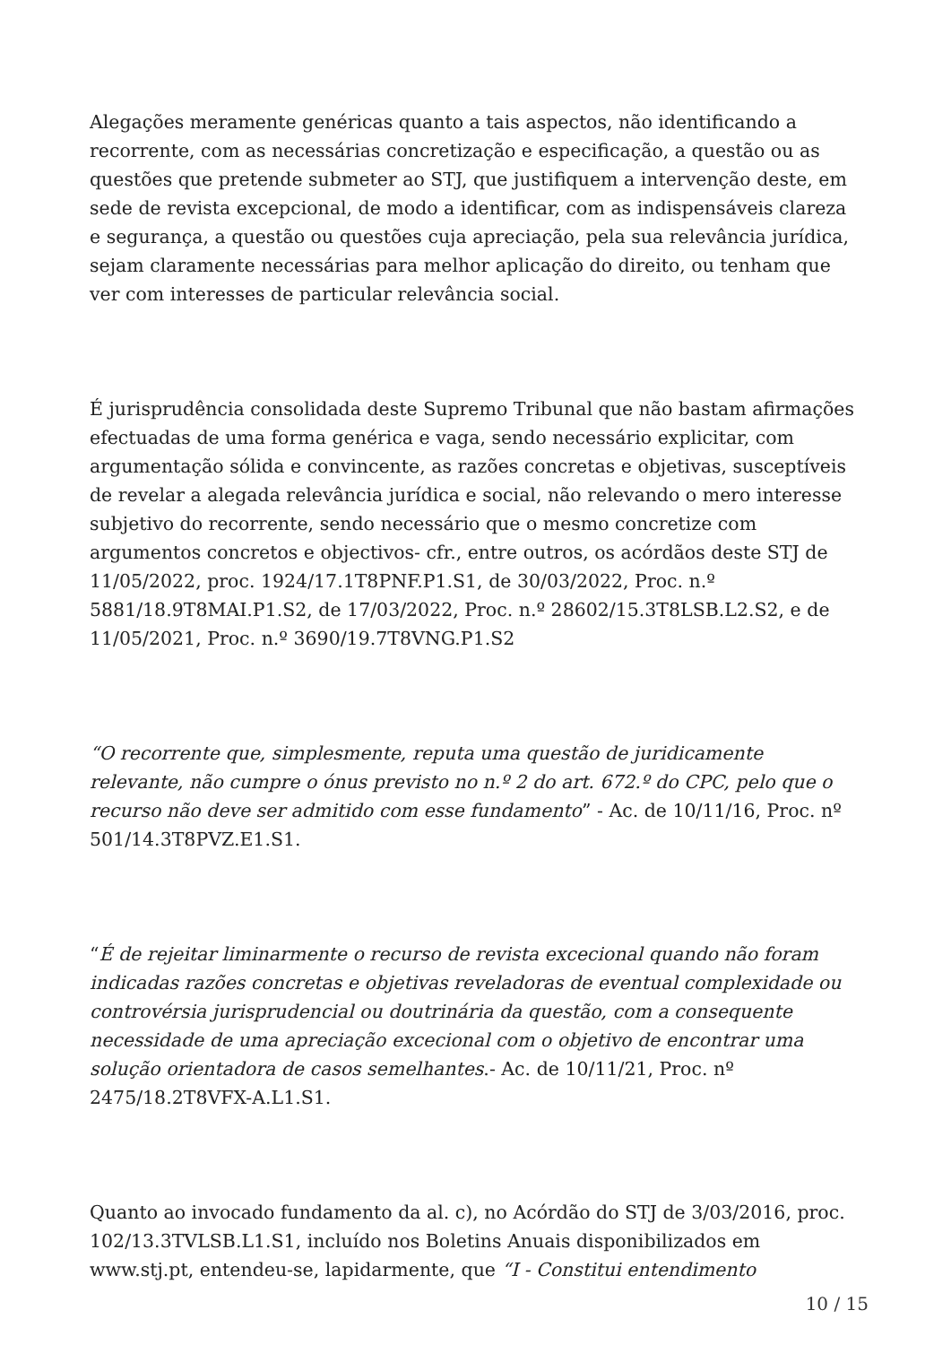Alegações meramente genéricas quanto a tais aspectos, não identificando a recorrente, com as necessárias concretização e especificação, a questão ou as questões que pretende submeter ao STJ, que justifiquem a intervenção deste, em sede de revista excepcional, de modo a identificar, com as indispensáveis clareza e segurança, a questão ou questões cuja apreciação, pela sua relevância jurídica, sejam claramente necessárias para melhor aplicação do direito, ou tenham que ver com interesses de particular relevância social.
É jurisprudência consolidada deste Supremo Tribunal que não bastam afirmações efectuadas de uma forma genérica e vaga, sendo necessário explicitar, com argumentação sólida e convincente, as razões concretas e objetivas, susceptíveis de revelar a alegada relevância jurídica e social, não relevando o mero interesse subjetivo do recorrente, sendo necessário que o mesmo concretize com argumentos concretos e objectivos- cfr., entre outros, os acórdãos deste STJ de 11/05/2022, proc. 1924/17.1T8PNF.P1.S1, de 30/03/2022, Proc. n.º 5881/18.9T8MAI.P1.S2, de 17/03/2022, Proc. n.º 28602/15.3T8LSB.L2.S2, e de 11/05/2021, Proc. n.º 3690/19.7T8VNG.P1.S2
“O recorrente que, simplesmente, reputa uma questão de juridicamente relevante, não cumpre o ónus previsto no n.º 2 do art. 672.º do CPC, pelo que o recurso não deve ser admitido com esse fundamento” - Ac. de 10/11/16, Proc. nº 501/14.3T8PVZ.E1.S1.
“É de rejeitar liminarmente o recurso de revista excecional quando não foram indicadas razões concretas e objetivas reveladoras de eventual complexidade ou controvérsia jurisprudencial ou doutrinária da questão, com a consequente necessidade de uma apreciação excecional com o objetivo de encontrar uma solução orientadora de casos semelhantes.- Ac. de 10/11/21, Proc. nº 2475/18.2T8VFX-A.L1.S1.
Quanto ao invocado fundamento da al. c), no Acórdão do STJ de 3/03/2016, proc. 102/13.3TVLSB.L1.S1, incluído nos Boletins Anuais disponibilizados em www.stj.pt, entendeu-se, lapidarmente, que “I - Constitui entendimento
10 / 15